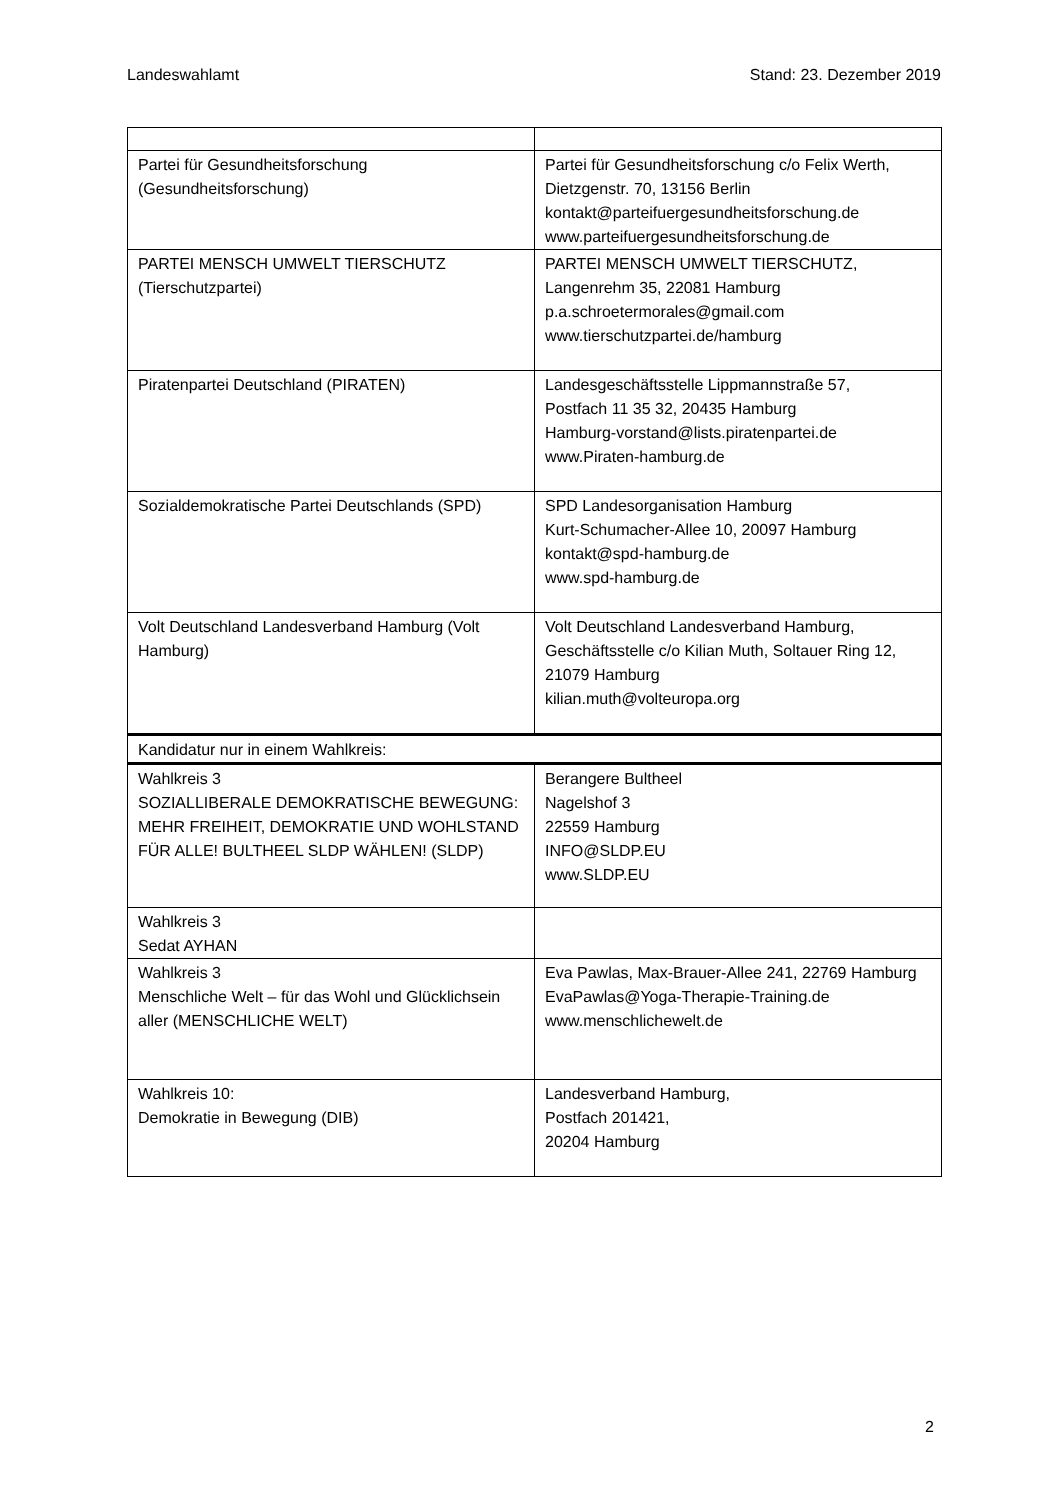Landeswahlamt Stand: 23. Dezember 2019
| Partei für Gesundheitsforschung (Gesundheitsforschung) | Partei für Gesundheitsforschung c/o Felix Werth, Dietzgenstr. 70, 13156 Berlin kontakt@parteifuergesundheitsforschung.de www.parteifuergesundheitsforschung.de |
| PARTEI MENSCH UMWELT TIERSCHUTZ (Tierschutzpartei) | PARTEI MENSCH UMWELT TIERSCHUTZ, Langenrehm 35, 22081 Hamburg p.a.schroetermorales@gmail.com www.tierschutzpartei.de/hamburg |
| Piratenpartei Deutschland (PIRATEN) | Landesgeschäftsstelle Lippmannstraße 57, Postfach 11 35 32, 20435 Hamburg Hamburg-vorstand@lists.piratenpartei.de www.Piraten-hamburg.de |
| Sozialdemokratische Partei Deutschlands (SPD) | SPD Landesorganisation Hamburg Kurt-Schumacher-Allee 10, 20097 Hamburg kontakt@spd-hamburg.de www.spd-hamburg.de |
| Volt Deutschland Landesverband Hamburg (Volt Hamburg) | Volt Deutschland Landesverband Hamburg, Geschäftsstelle c/o Kilian Muth, Soltauer Ring 12, 21079 Hamburg kilian.muth@volteuropa.org |
| Kandidatur nur in einem Wahlkreis: | |
| Wahlkreis 3 SOZIALLIBERALE DEMOKRATISCHE BEWEGUNG: MEHR FREIHEIT, DEMOKRATIE UND WOHLSTAND FÜR ALLE! BULTHEEL SLDP WÄHLEN! (SLDP) | Berangere Bultheel Nagelshof 3 22559 Hamburg INFO@SLDP.EU www.SLDP.EU |
| Wahlkreis 3 Sedat AYHAN | |
| Wahlkreis 3 Menschliche Welt – für das Wohl und Glücklichsein aller (MENSCHLICHE WELT) | Eva Pawlas, Max-Brauer-Allee 241, 22769 Hamburg EvaPawlas@Yoga-Therapie-Training.de www.menschlichewelt.de |
| Wahlkreis 10: Demokratie in Bewegung (DIB) | Landesverband Hamburg, Postfach 201421, 20204 Hamburg |
2